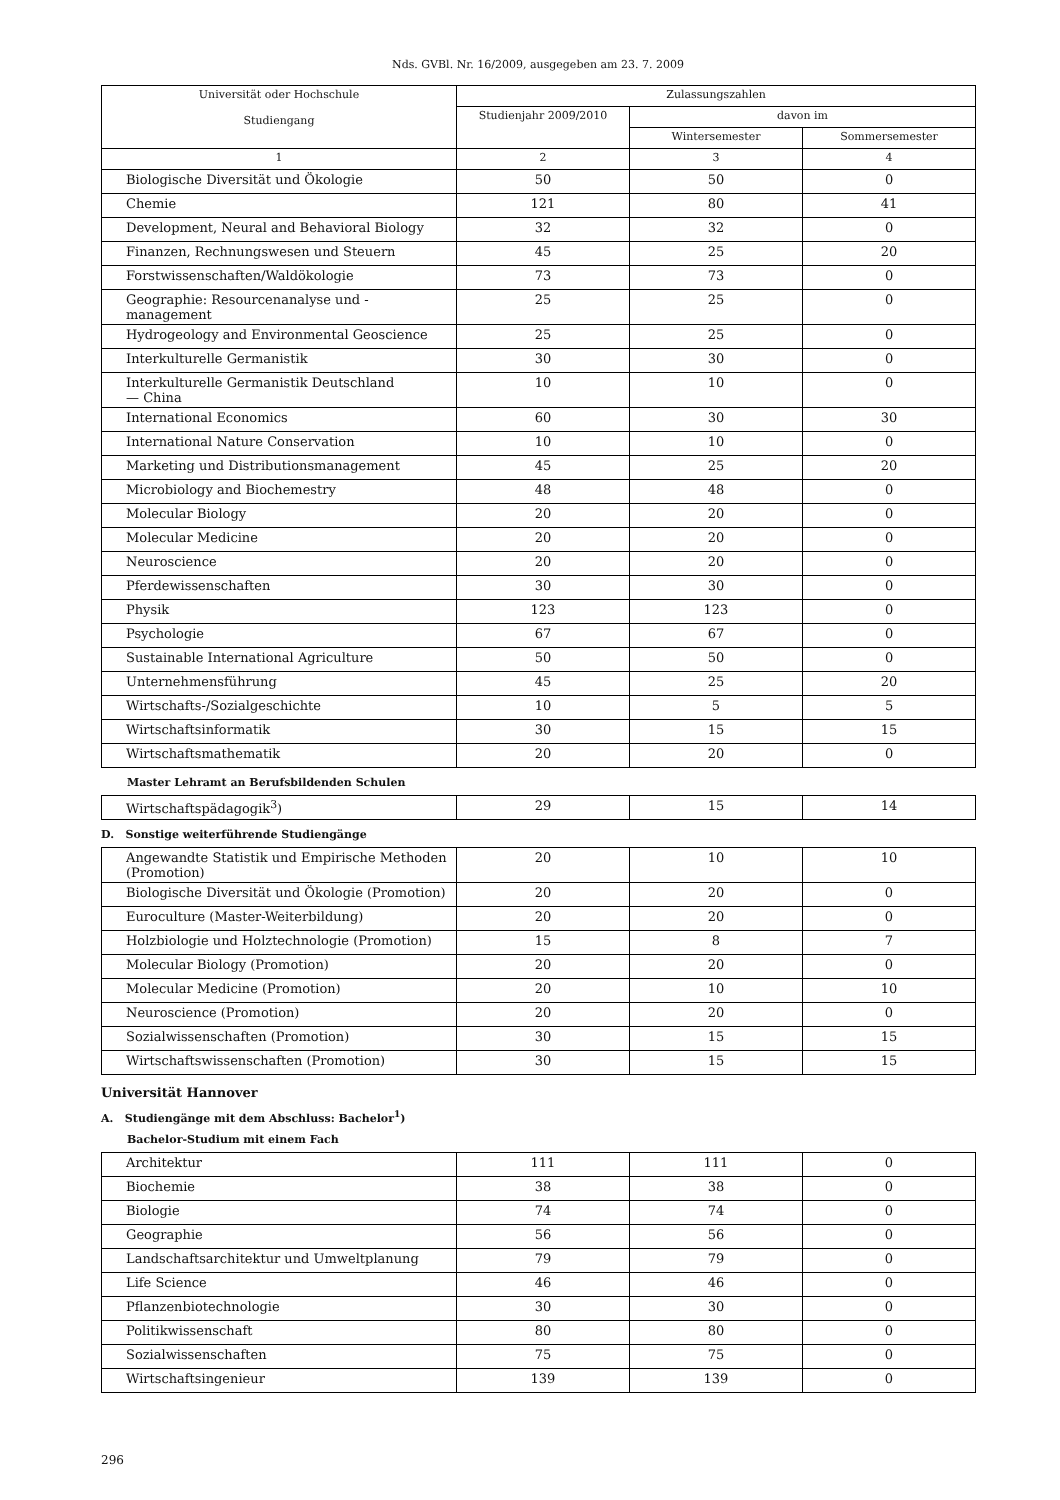Nds. GVBl. Nr. 16/2009, ausgegeben am 23. 7. 2009
| Universität oder Hochschule Studiengang | Zulassungszahlen | | |
| --- | --- | --- | --- |
| | Studienjahr 2009/2010 | davon im | |
| | | Wintersemester | Sommersemester |
| 1 | 2 | 3 | 4 |
| Biologische Diversität und Ökologie | 50 | 50 | 0 |
| Chemie | 121 | 80 | 41 |
| Development, Neural and Behavioral Biology | 32 | 32 | 0 |
| Finanzen, Rechnungswesen und Steuern | 45 | 25 | 20 |
| Forstwissenschaften/Waldökologie | 73 | 73 | 0 |
| Geographie: Resourcenanalyse und -management | 25 | 25 | 0 |
| Hydrogeology and Environmental Geoscience | 25 | 25 | 0 |
| Interkulturelle Germanistik | 30 | 30 | 0 |
| Interkulturelle Germanistik Deutschland — China | 10 | 10 | 0 |
| International Economics | 60 | 30 | 30 |
| International Nature Conservation | 10 | 10 | 0 |
| Marketing und Distributionsmanagement | 45 | 25 | 20 |
| Microbiology and Biochemestry | 48 | 48 | 0 |
| Molecular Biology | 20 | 20 | 0 |
| Molecular Medicine | 20 | 20 | 0 |
| Neuroscience | 20 | 20 | 0 |
| Pferdewissenschaften | 30 | 30 | 0 |
| Physik | 123 | 123 | 0 |
| Psychologie | 67 | 67 | 0 |
| Sustainable International Agriculture | 50 | 50 | 0 |
| Unternehmensführung | 45 | 25 | 20 |
| Wirtschafts-/Sozialgeschichte | 10 | 5 | 5 |
| Wirtschaftsinformatik | 30 | 15 | 15 |
| Wirtschaftsmathematik | 20 | 20 | 0 |
Master Lehramt an Berufsbildenden Schulen
| Wirtschaftspädagogik<sup>3</sup>) | 29 | 15 | 14 |
D. Sonstige weiterführende Studiengänge
| Angewandte Statistik und Empirische Methoden (Promotion) | 20 | 10 | 10 |
| Biologische Diversität und Ökologie (Promotion) | 20 | 20 | 0 |
| Euroculture (Master-Weiterbildung) | 20 | 20 | 0 |
| Holzbiologie und Holztechnologie (Promotion) | 15 | 8 | 7 |
| Molecular Biology (Promotion) | 20 | 20 | 0 |
| Molecular Medicine (Promotion) | 20 | 10 | 10 |
| Neuroscience (Promotion) | 20 | 20 | 0 |
| Sozialwissenschaften (Promotion) | 30 | 15 | 15 |
| Wirtschaftswissenschaften (Promotion) | 30 | 15 | 15 |
Universität Hannover
A. Studiengänge mit dem Abschluss: Bachelor<sup>1</sup>)
Bachelor-Studium mit einem Fach
| Architektur | 111 | 111 | 0 |
| Biochemie | 38 | 38 | 0 |
| Biologie | 74 | 74 | 0 |
| Geographie | 56 | 56 | 0 |
| Landschaftsarchitektur und Umweltplanung | 79 | 79 | 0 |
| Life Science | 46 | 46 | 0 |
| Pflanzenbiotechnologie | 30 | 30 | 0 |
| Politikwissenschaft | 80 | 80 | 0 |
| Sozialwissenschaften | 75 | 75 | 0 |
| Wirtschaftsingenieur | 139 | 139 | 0 |
296